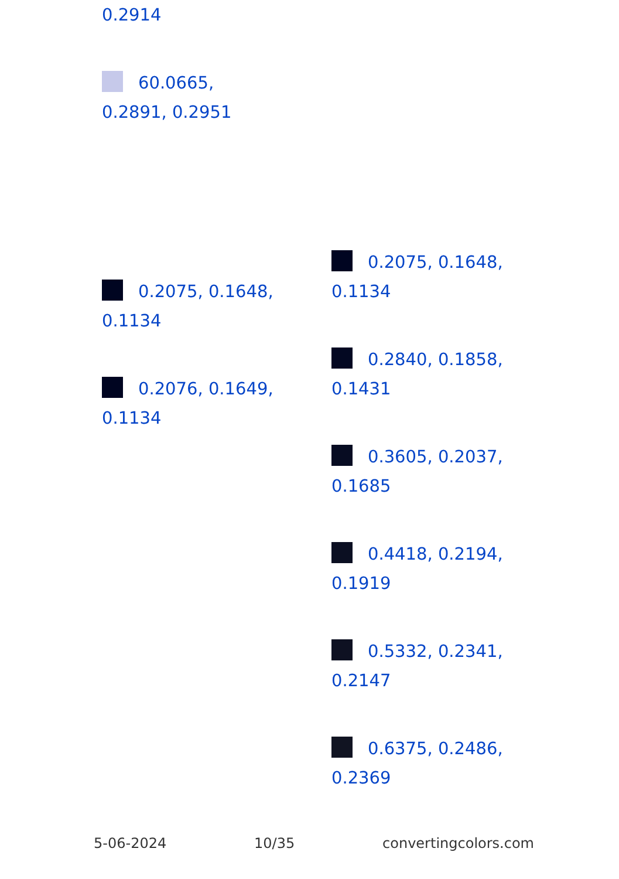0.2914
60.0665, 0.2891, 0.2951
0.2075, 0.1648, 0.1134
0.2076, 0.1649, 0.1134
0.2075, 0.1648, 0.1134
0.2840, 0.1858, 0.1431
0.3605, 0.2037, 0.1685
0.4418, 0.2194, 0.1919
0.5332, 0.2341, 0.2147
0.6375, 0.2486, 0.2369
5-06-2024 10/35 convertingcolors.com